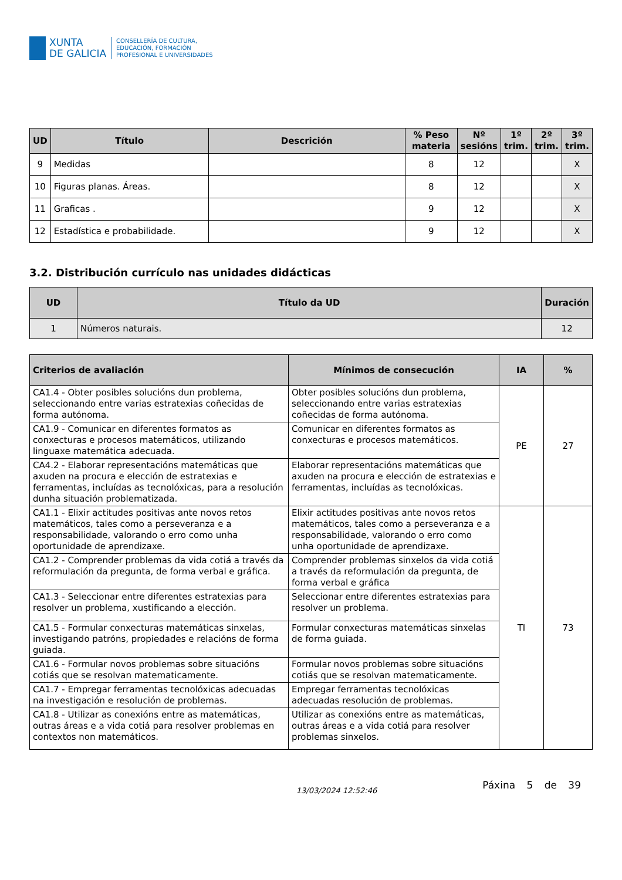XUNTA
DE GALICIA
CONSELLERÍA DE CULTURA,
EDUCACIÓN, FORMACIÓN
PROFESIONAL E UNIVERSIDADES
| UD | Título | Descrición | % Peso materia | Nº sesións | 1º trim. | 2º trim. | 3º trim. |
| --- | --- | --- | --- | --- | --- | --- | --- |
| 9 | Medidas | | 8 | 12 | | | X |
| 10 | Figuras planas. Áreas. | | 8 | 12 | | | X |
| 11 | Graficas . | | 9 | 12 | | | X |
| 12 | Estadística e probabilidade. | | 9 | 12 | | | X |
3.2. Distribución currículo nas unidades didácticas
| UD | Título da UD | Duración |
| --- | --- | --- |
| 1 | Números naturais. | 12 |
| Criterios de avaliación | Mínimos de consecución | IA | % |
| --- | --- | --- | --- |
| CA1.4 - Obter posibles solucións dun problema, seleccionando entre varias estratexias coñecidas de forma autónoma. | Obter posibles solucións dun problema, seleccionando entre varias estratexias coñecidas de forma autónoma. | PE | 27 |
| CA1.9 - Comunicar en diferentes formatos as conxecturas e procesos matemáticos, utilizando linguaxe matemática adecuada. | Comunicar en diferentes formatos as conxecturas e procesos matemáticos. | | |
| CA4.2 - Elaborar representacións matemáticas que axuden na procura e elección de estratexias e ferramentas, incluídas as tecnolóxicas, para a resolución dunha situación problematizada. | Elaborar representacións matemáticas que axuden na procura e elección de estratexias e ferramentas, incluídas as tecnolóxicas. | | |
| CA1.1 - Elixir actitudes positivas ante novos retos matemáticos, tales como a perseveranza e a responsabilidade, valorando o erro como unha oportunidade de aprendizaxe. | Elixir actitudes positivas ante novos retos matemáticos, tales como a perseveranza e a responsabilidade, valorando o erro como unha oportunidade de aprendizaxe. | TI | 73 |
| CA1.2 - Comprender problemas da vida cotiá a través da reformulación da pregunta, de forma verbal e gráfica. | Comprender problemas sinxelos da vida cotiá a través da reformulación da pregunta, de forma verbal e gráfica | | |
| CA1.3 - Seleccionar entre diferentes estratexias para resolver un problema, xustificando a elección. | Seleccionar entre diferentes estratexias para resolver un problema. | | |
| CA1.5 - Formular conxecturas matemáticas sinxelas, investigando patróns, propiedades e relacións de forma guiada. | Formular conxecturas matemáticas sinxelas de forma guiada. | | |
| CA1.6 - Formular novos problemas sobre situacións cotiás que se resolvan matematicamente. | Formular novos problemas sobre situacións cotiás que se resolvan matematicamente. | | |
| CA1.7 - Empregar ferramentas tecnolóxicas adecuadas na investigación e resolución de problemas. | Empregar ferramentas tecnolóxicas adecuadas resolución de problemas. | | |
| CA1.8 - Utilizar as conexións entre as matemáticas, outras áreas e a vida cotiá para resolver problemas en contextos non matemáticos. | Utilizar as conexións entre as matemáticas, outras áreas e a vida cotiá para resolver problemas sinxelos. | | |
13/03/2024 12:52:46
Páxina 5 de 39